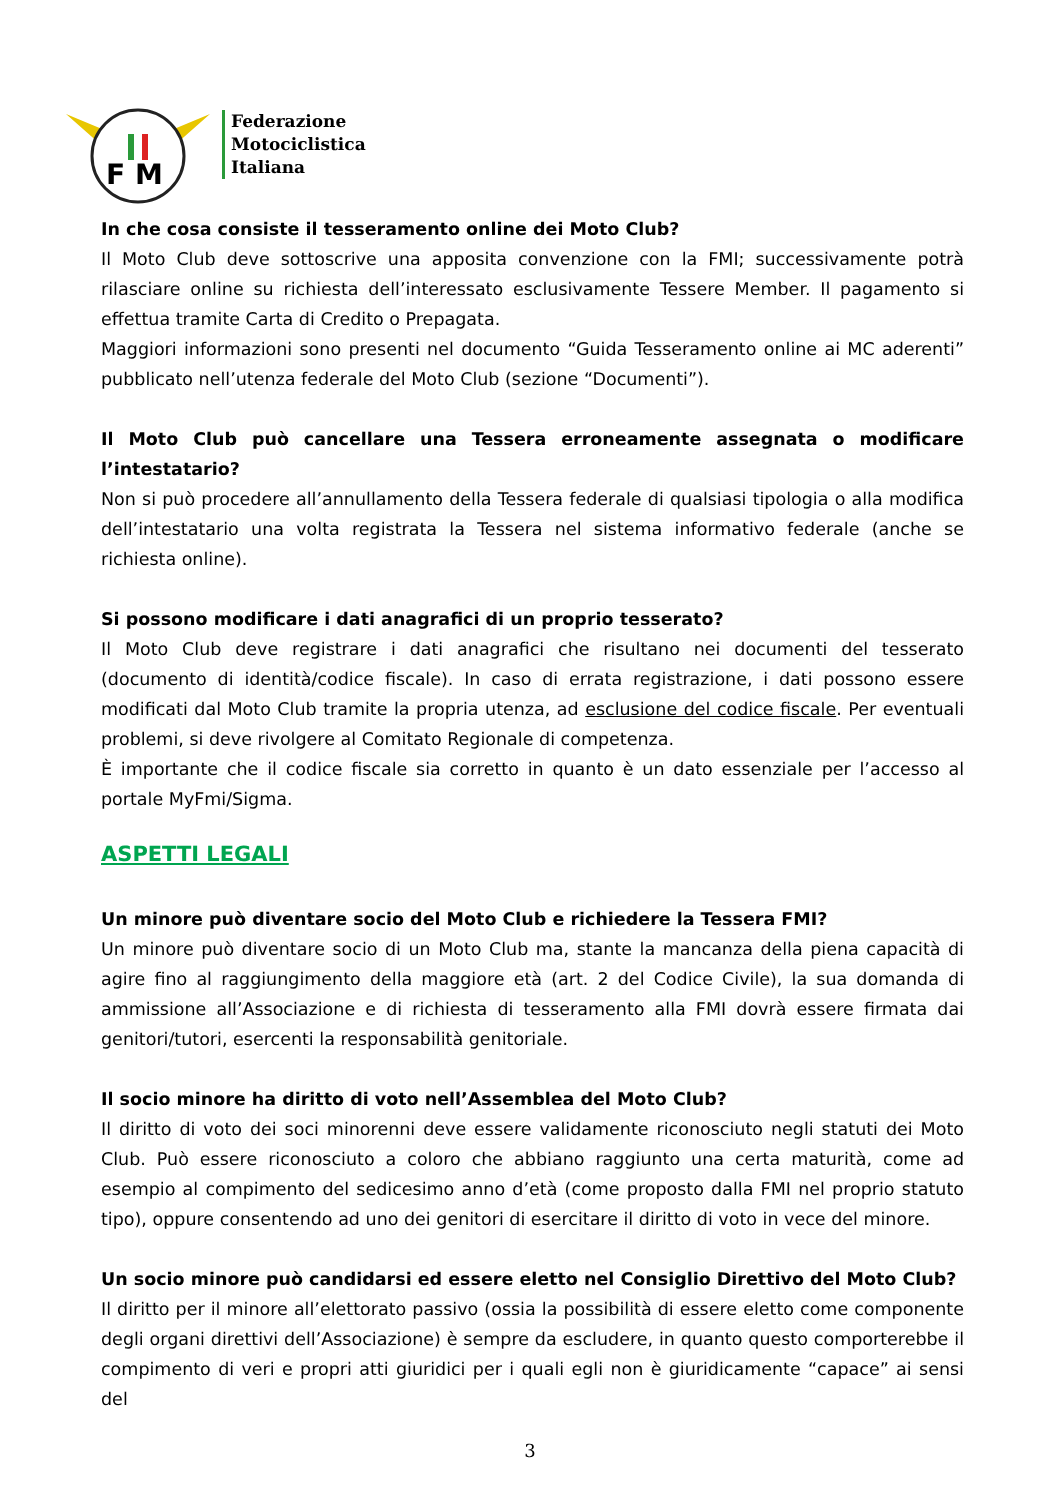F M
Federazione
Motociclistica
Italiana
In che cosa consiste il tesseramento online dei Moto Club?
Il Moto Club deve sottoscrive una apposita convenzione con la FMI; successivamente potrà rilasciare online su richiesta dell’interessato esclusivamente Tessere Member. Il pagamento si effettua tramite Carta di Credito o Prepagata.
Maggiori informazioni sono presenti nel documento “Guida Tesseramento online ai MC aderenti” pubblicato nell’utenza federale del Moto Club (sezione “Documenti”).
Il Moto Club può cancellare una Tessera erroneamente assegnata o modificare l’intestatario?
Non si può procedere all’annullamento della Tessera federale di qualsiasi tipologia o alla modifica dell’intestatario una volta registrata la Tessera nel sistema informativo federale (anche se richiesta online).
Si possono modificare i dati anagrafici di un proprio tesserato?
Il Moto Club deve registrare i dati anagrafici che risultano nei documenti del tesserato (documento di identità/codice fiscale). In caso di errata registrazione, i dati possono essere modificati dal Moto Club tramite la propria utenza, ad esclusione del codice fiscale. Per eventuali problemi, si deve rivolgere al Comitato Regionale di competenza.
È importante che il codice fiscale sia corretto in quanto è un dato essenziale per l’accesso al portale MyFmi/Sigma.
ASPETTI LEGALI
Un minore può diventare socio del Moto Club e richiedere la Tessera FMI?
Un minore può diventare socio di un Moto Club ma, stante la mancanza della piena capacità di agire fino al raggiungimento della maggiore età (art. 2 del Codice Civile), la sua domanda di ammissione all’Associazione e di richiesta di tesseramento alla FMI dovrà essere firmata dai genitori/tutori, esercenti la responsabilità genitoriale.
Il socio minore ha diritto di voto nell’Assemblea del Moto Club?
Il diritto di voto dei soci minorenni deve essere validamente riconosciuto negli statuti dei Moto Club. Può essere riconosciuto a coloro che abbiano raggiunto una certa maturità, come ad esempio al compimento del sedicesimo anno d’età (come proposto dalla FMI nel proprio statuto tipo), oppure consentendo ad uno dei genitori di esercitare il diritto di voto in vece del minore.
Un socio minore può candidarsi ed essere eletto nel Consiglio Direttivo del Moto Club?
Il diritto per il minore all’elettorato passivo (ossia la possibilità di essere eletto come componente degli organi direttivi dell’Associazione) è sempre da escludere, in quanto questo comporterebbe il compimento di veri e propri atti giuridici per i quali egli non è giuridicamente “capace” ai sensi del
3